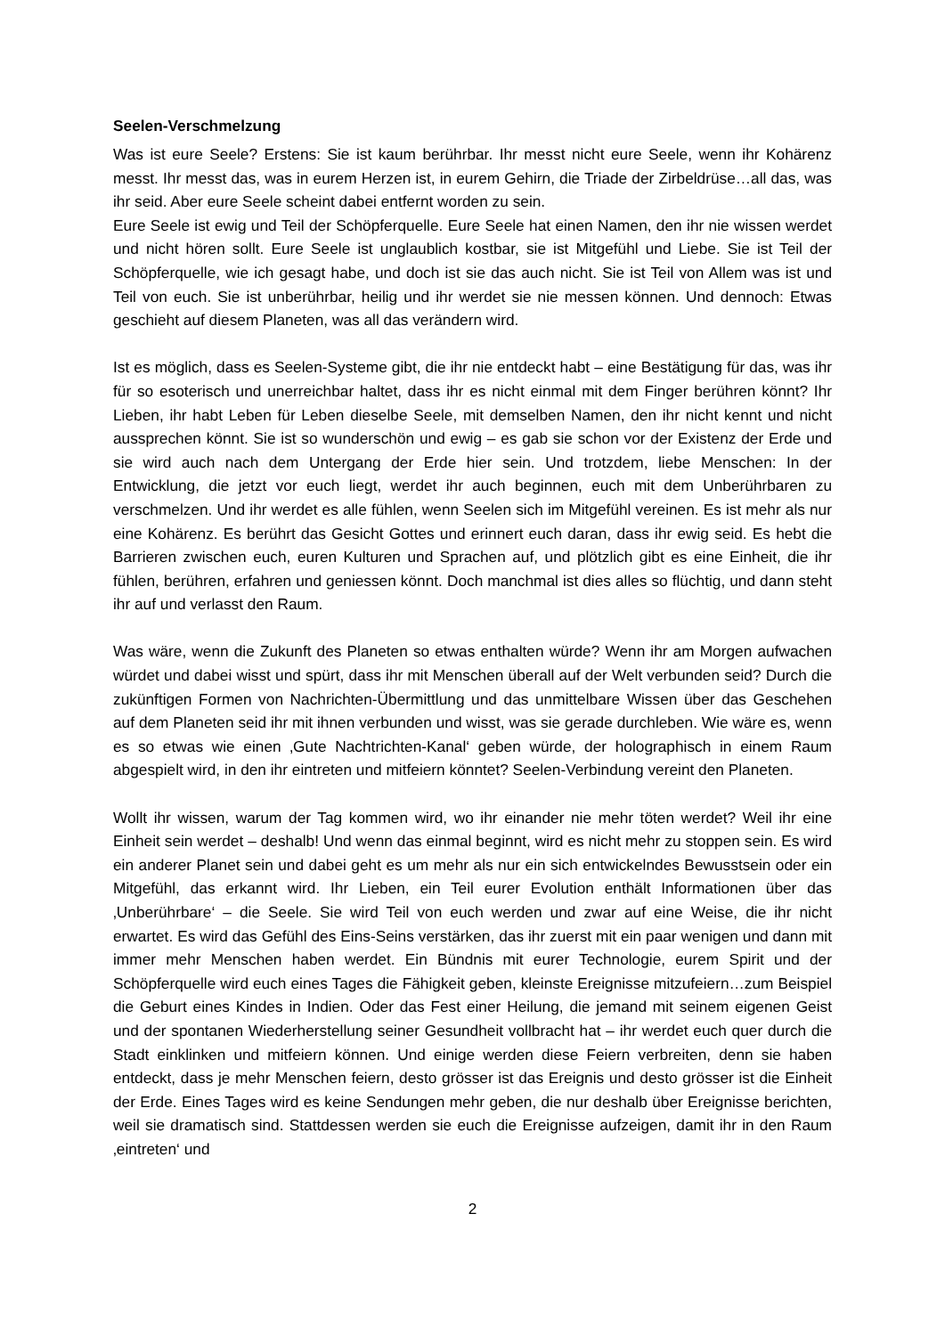Seelen-Verschmelzung
Was ist eure Seele? Erstens: Sie ist kaum berührbar. Ihr messt nicht eure Seele, wenn ihr Kohärenz messt. Ihr messt das, was in eurem Herzen ist, in eurem Gehirn, die Triade der Zirbeldrüse…all das, was ihr seid. Aber eure Seele scheint dabei entfernt worden zu sein.
Eure Seele ist ewig und Teil der Schöpferquelle. Eure Seele hat einen Namen, den ihr nie wissen werdet und nicht hören sollt. Eure Seele ist unglaublich kostbar, sie ist Mitgefühl und Liebe. Sie ist Teil der Schöpferquelle, wie ich gesagt habe, und doch ist sie das auch nicht. Sie ist Teil von Allem was ist und Teil von euch. Sie ist unberührbar, heilig und ihr werdet sie nie messen können. Und dennoch: Etwas geschieht auf diesem Planeten, was all das verändern wird.
Ist es möglich, dass es Seelen-Systeme gibt, die ihr nie entdeckt habt – eine Bestätigung für das, was ihr für so esoterisch und unerreichbar haltet, dass ihr es nicht einmal mit dem Finger berühren könnt? Ihr Lieben, ihr habt Leben für Leben dieselbe Seele, mit demselben Namen, den ihr nicht kennt und nicht aussprechen könnt. Sie ist so wunderschön und ewig – es gab sie schon vor der Existenz der Erde und sie wird auch nach dem Untergang der Erde hier sein. Und trotzdem, liebe Menschen: In der Entwicklung, die jetzt vor euch liegt, werdet ihr auch beginnen, euch mit dem Unberührbaren zu verschmelzen. Und ihr werdet es alle fühlen, wenn Seelen sich im Mitgefühl vereinen. Es ist mehr als nur eine Kohärenz. Es berührt das Gesicht Gottes und erinnert euch daran, dass ihr ewig seid. Es hebt die Barrieren zwischen euch, euren Kulturen und Sprachen auf, und plötzlich gibt es eine Einheit, die ihr fühlen, berühren, erfahren und geniessen könnt. Doch manchmal ist dies alles so flüchtig, und dann steht ihr auf und verlasst den Raum.
Was wäre, wenn die Zukunft des Planeten so etwas enthalten würde? Wenn ihr am Morgen aufwachen würdet und dabei wisst und spürt, dass ihr mit Menschen überall auf der Welt verbunden seid? Durch die zukünftigen Formen von Nachrichten-Übermittlung und das unmittelbare Wissen über das Geschehen auf dem Planeten seid ihr mit ihnen verbunden und wisst, was sie gerade durchleben. Wie wäre es, wenn es so etwas wie einen ‚Gute Nachtrichten-Kanal‘ geben würde, der holographisch in einem Raum abgespielt wird, in den ihr eintreten und mitfeiern könntet? Seelen-Verbindung vereint den Planeten.
Wollt ihr wissen, warum der Tag kommen wird, wo ihr einander nie mehr töten werdet? Weil ihr eine Einheit sein werdet – deshalb! Und wenn das einmal beginnt, wird es nicht mehr zu stoppen sein. Es wird ein anderer Planet sein und dabei geht es um mehr als nur ein sich entwickelndes Bewusstsein oder ein Mitgefühl, das erkannt wird. Ihr Lieben, ein Teil eurer Evolution enthält Informationen über das ‚Unberührbare‘ – die Seele. Sie wird Teil von euch werden und zwar auf eine Weise, die ihr nicht erwartet. Es wird das Gefühl des Eins-Seins verstärken, das ihr zuerst mit ein paar wenigen und dann mit immer mehr Menschen haben werdet. Ein Bündnis mit eurer Technologie, eurem Spirit und der Schöpferquelle wird euch eines Tages die Fähigkeit geben, kleinste Ereignisse mitzufeiern…zum Beispiel die Geburt eines Kindes in Indien. Oder das Fest einer Heilung, die jemand mit seinem eigenen Geist und der spontanen Wiederherstellung seiner Gesundheit vollbracht hat – ihr werdet euch quer durch die Stadt einklinken und mitfeiern können. Und einige werden diese Feiern verbreiten, denn sie haben entdeckt, dass je mehr Menschen feiern, desto grösser ist das Ereignis und desto grösser ist die Einheit der Erde. Eines Tages wird es keine Sendungen mehr geben, die nur deshalb über Ereignisse berichten, weil sie dramatisch sind. Stattdessen werden sie euch die Ereignisse aufzeigen, damit ihr in den Raum ‚eintreten‘ und
2